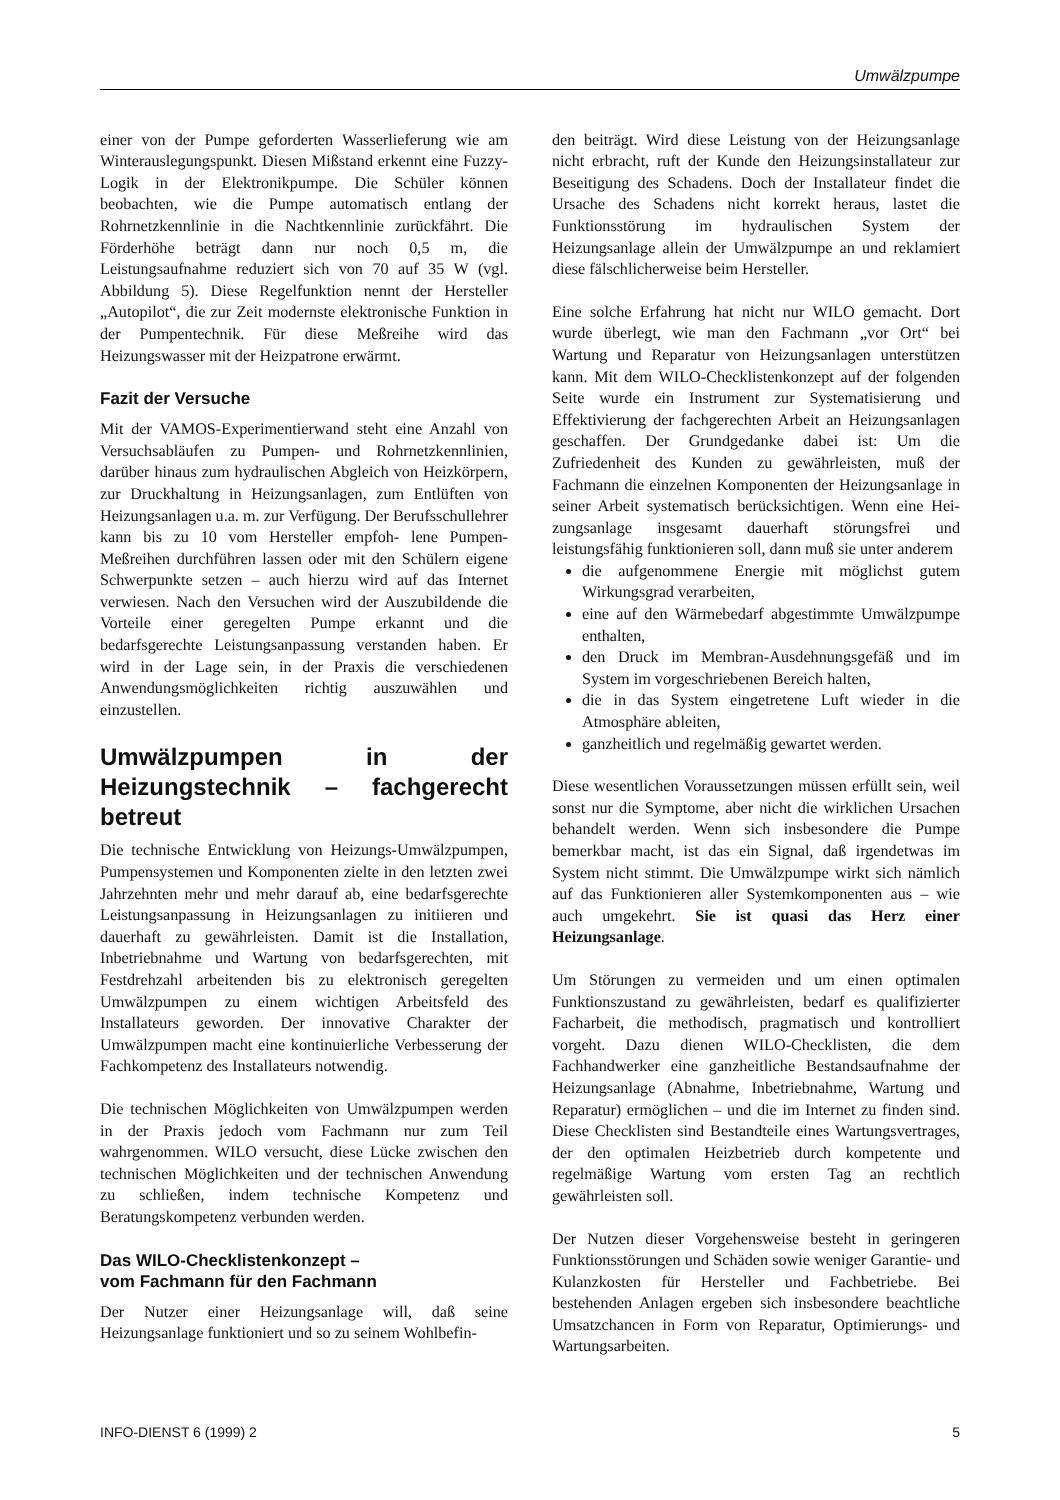Umwälzpumpe
einer von der Pumpe geforderten Wasserlieferung wie am Winterauslegungspunkt. Diesen Mißstand erkennt eine Fuzzy-Logik in der Elektronikpumpe. Die Schüler können beobachten, wie die Pumpe automatisch entlang der Rohrnetzkennlinie in die Nachtkennlinie zurückfährt. Die Förderhöhe beträgt dann nur noch 0,5 m, die Leistungsaufnahme reduziert sich von 70 auf 35 W (vgl. Abbildung 5). Diese Regelfunktion nennt der Hersteller „Autopilot“, die zur Zeit modernste elektronische Funktion in der Pumpentechnik. Für diese Meßreihe wird das Heizungswasser mit der Heizpatrone erwärmt.
Fazit der Versuche
Mit der VAMOS-Experimentierwand steht eine Anzahl von Versuchsabläufen zu Pumpen- und Rohrnetzkennlinien, darüber hinaus zum hydraulischen Abgleich von Heizkörpern, zur Druckhaltung in Heizungsanlagen, zum Entlüften von Heizungsanlagen u.a. m. zur Verfügung. Der Berufsschullehrer kann bis zu 10 vom Hersteller empfoh- lene Pumpen-Meßreihen durchführen lassen oder mit den Schülern eigene Schwerpunkte setzen – auch hierzu wird auf das Internet verwiesen. Nach den Versuchen wird der Auszubildende die Vorteile einer geregelten Pumpe erkannt und die bedarfsgerechte Leistungsanpassung verstanden haben. Er wird in der Lage sein, in der Praxis die verschiedenen Anwendungsmöglichkeiten richtig auszuwählen und einzustellen.
Umwälzpumpen in der Heizungstechnik – fachgerecht betreut
Die technische Entwicklung von Heizungs-Umwälzpumpen, Pumpensystemen und Komponenten zielte in den letzten zwei Jahrzehnten mehr und mehr darauf ab, eine bedarfsgerechte Leistungsanpassung in Heizungsanlagen zu initiieren und dauerhaft zu gewährleisten. Damit ist die Installation, Inbetriebnahme und Wartung von bedarfsgerechten, mit Festdrehzahl arbeitenden bis zu elektronisch geregelten Umwälzpumpen zu einem wichtigen Arbeitsfeld des Installateurs geworden. Der innovative Charakter der Umwälzpumpen macht eine kontinuierliche Verbesserung der Fachkompetenz des Installateurs notwendig.
Die technischen Möglichkeiten von Umwälzpumpen werden in der Praxis jedoch vom Fachmann nur zum Teil wahrgenommen. WILO versucht, diese Lücke zwischen den technischen Möglichkeiten und der technischen Anwendung zu schließen, indem technische Kompetenz und Beratungskompetenz verbunden werden.
Das WILO-Checklistenkonzept –
vom Fachmann für den Fachmann
Der Nutzer einer Heizungsanlage will, daß seine Heizungsanlage funktioniert und so zu seinem Wohlbefin-
den beiträgt. Wird diese Leistung von der Heizungsanlage nicht erbracht, ruft der Kunde den Heizungsinstallateur zur Beseitigung des Schadens. Doch der Installateur findet die Ursache des Schadens nicht korrekt heraus, lastet die Funktionsstörung im hydraulischen System der Heizungsanlage allein der Umwälzpumpe an und reklamiert diese fälschlicherweise beim Hersteller.
Eine solche Erfahrung hat nicht nur WILO gemacht. Dort wurde überlegt, wie man den Fachmann „vor Ort“ bei Wartung und Reparatur von Heizungsanlagen unterstützen kann. Mit dem WILO-Checklistenkonzept auf der folgenden Seite wurde ein Instrument zur Systematisierung und Effektivierung der fachgerechten Arbeit an Heizungsanlagen geschaffen. Der Grundgedanke dabei ist: Um die Zufriedenheit des Kunden zu gewährleisten, muß der Fachmann die einzelnen Komponenten der Heizungsanlage in seiner Arbeit systematisch berücksichtigen. Wenn eine Hei-zungsanlage insgesamt dauerhaft störungsfrei und leistungsfähig funktionieren soll, dann muß sie unter anderem
die aufgenommene Energie mit möglichst gutem Wirkungsgrad verarbeiten,
eine auf den Wärmebedarf abgestimmte Umwälzpumpe enthalten,
den Druck im Membran-Ausdehnungsgefäß und im System im vorgeschriebenen Bereich halten,
die in das System eingetretene Luft wieder in die Atmosphäre ableiten,
ganzheitlich und regelmäßig gewartet werden.
Diese wesentlichen Voraussetzungen müssen erfüllt sein, weil sonst nur die Symptome, aber nicht die wirklichen Ursachen behandelt werden. Wenn sich insbesondere die Pumpe bemerkbar macht, ist das ein Signal, daß irgendetwas im System nicht stimmt. Die Umwälzpumpe wirkt sich nämlich auf das Funktionieren aller Systemkomponenten aus – wie auch umgekehrt. Sie ist quasi das Herz einer Heizungsanlage.
Um Störungen zu vermeiden und um einen optimalen Funktionszustand zu gewährleisten, bedarf es qualifizierter Facharbeit, die methodisch, pragmatisch und kontrolliert vorgeht. Dazu dienen WILO-Checklisten, die dem Fachhandwerker eine ganzheitliche Bestandsaufnahme der Heizungsanlage (Abnahme, Inbetriebnahme, Wartung und Reparatur) ermöglichen – und die im Internet zu finden sind. Diese Checklisten sind Bestandteile eines Wartungsvertrages, der den optimalen Heizbetrieb durch kompetente und regelmäßige Wartung vom ersten Tag an rechtlich gewährleisten soll.
Der Nutzen dieser Vorgehensweise besteht in geringeren Funktionsstörungen und Schäden sowie weniger Garantie- und Kulanzkosten für Hersteller und Fachbetriebe. Bei bestehenden Anlagen ergeben sich insbesondere beachtliche Umsatzchancen in Form von Reparatur, Optimierungs- und Wartungsarbeiten.
INFO-DIENST 6 (1999) 2 5